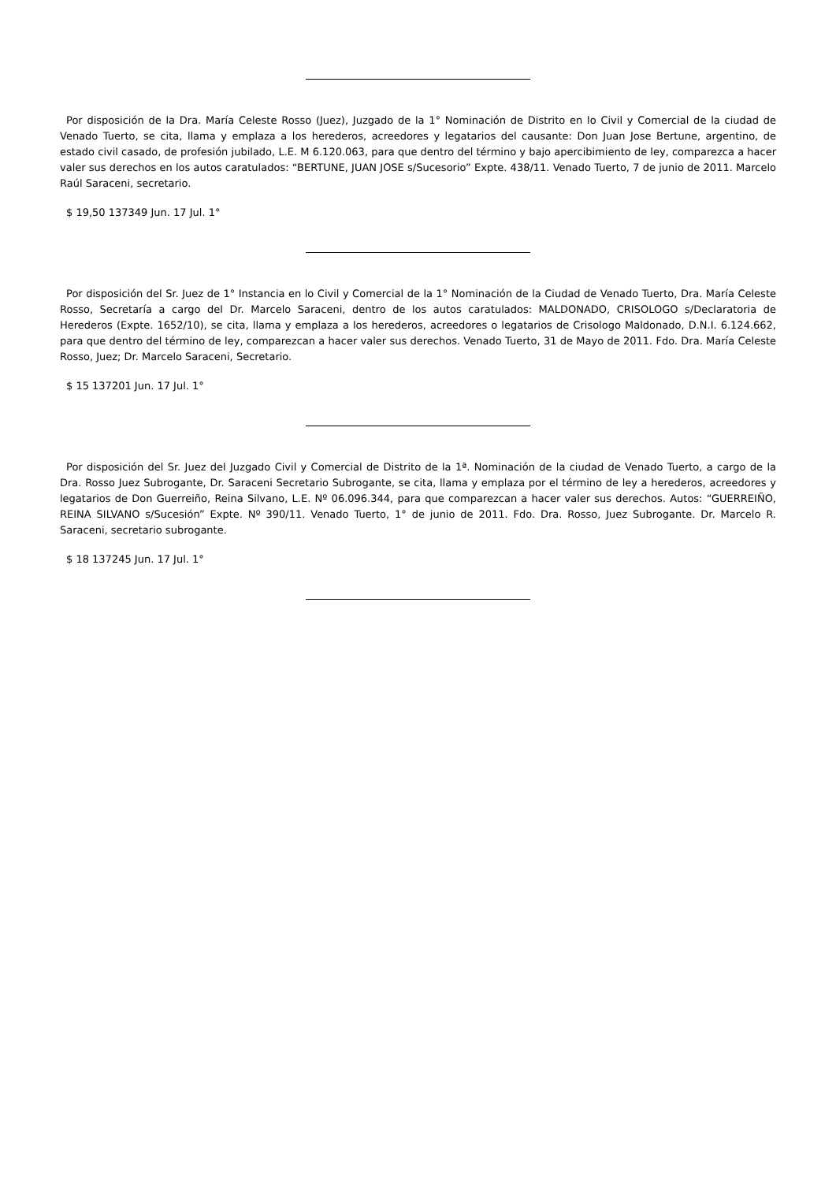Por disposición de la Dra. María Celeste Rosso (Juez), Juzgado de la 1° Nominación de Distrito en lo Civil y Comercial de la ciudad de Venado Tuerto, se cita, llama y emplaza a los herederos, acreedores y legatarios del causante: Don Juan Jose Bertune, argentino, de estado civil casado, de profesión jubilado, L.E. M 6.120.063, para que dentro del término y bajo apercibimiento de ley, comparezca a hacer valer sus derechos en los autos caratulados: “BERTUNE, JUAN JOSE s/Sucesorio” Expte. 438/11. Venado Tuerto, 7 de junio de 2011. Marcelo Raúl Saraceni, secretario.
$ 19,50 137349 Jun. 17 Jul. 1°
Por disposición del Sr. Juez de 1° Instancia en lo Civil y Comercial de la 1° Nominación de la Ciudad de Venado Tuerto, Dra. María Celeste Rosso, Secretaría a cargo del Dr. Marcelo Saraceni, dentro de los autos caratulados: MALDONADO, CRISOLOGO s/Declaratoria de Herederos (Expte. 1652/10), se cita, llama y emplaza a los herederos, acreedores o legatarios de Crisologo Maldonado, D.N.I. 6.124.662, para que dentro del término de ley, comparezcan a hacer valer sus derechos. Venado Tuerto, 31 de Mayo de 2011. Fdo. Dra. María Celeste Rosso, Juez; Dr. Marcelo Saraceni, Secretario.
$ 15 137201 Jun. 17 Jul. 1°
Por disposición del Sr. Juez del Juzgado Civil y Comercial de Distrito de la 1ª. Nominación de la ciudad de Venado Tuerto, a cargo de la Dra. Rosso Juez Subrogante, Dr. Saraceni Secretario Subrogante, se cita, llama y emplaza por el término de ley a herederos, acreedores y legatarios de Don Guerreiño, Reina Silvano, L.E. Nº 06.096.344, para que comparezcan a hacer valer sus derechos. Autos: “GUERREIÑO, REINA SILVANO s/Sucesión” Expte. Nº 390/11. Venado Tuerto, 1° de junio de 2011. Fdo. Dra. Rosso, Juez Subrogante. Dr. Marcelo R. Saraceni, secretario subrogante.
$ 18 137245 Jun. 17 Jul. 1°